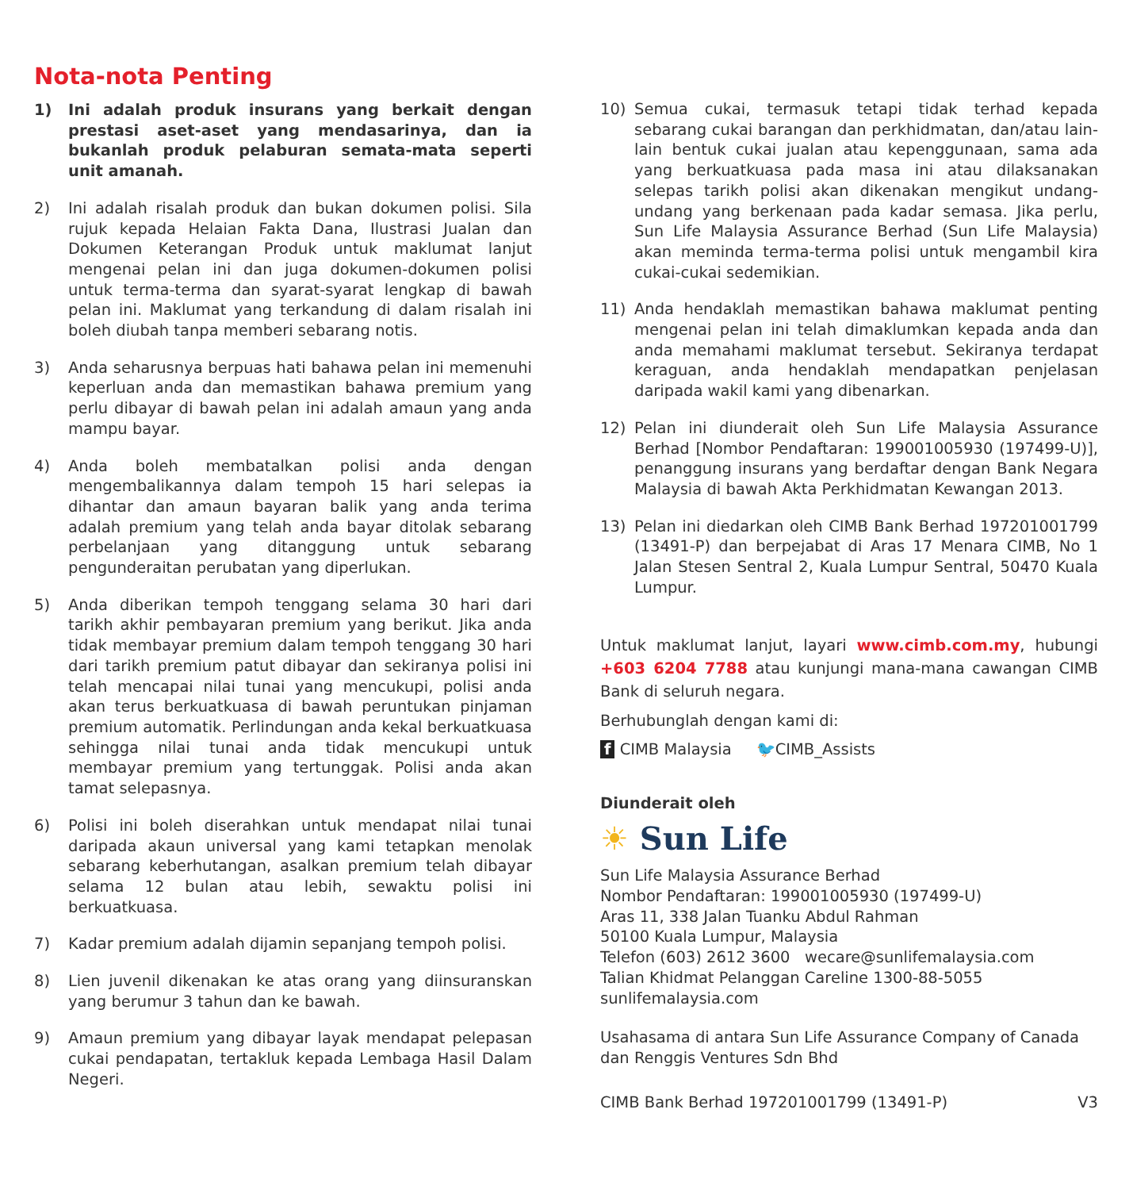Nota-nota Penting
1) Ini adalah produk insurans yang berkait dengan prestasi aset-aset yang mendasarinya, dan ia bukanlah produk pelaburan semata-mata seperti unit amanah.
2) Ini adalah risalah produk dan bukan dokumen polisi. Sila rujuk kepada Helaian Fakta Dana, Ilustrasi Jualan dan Dokumen Keterangan Produk untuk maklumat lanjut mengenai pelan ini dan juga dokumen-dokumen polisi untuk terma-terma dan syarat-syarat lengkap di bawah pelan ini. Maklumat yang terkandung di dalam risalah ini boleh diubah tanpa memberi sebarang notis.
3) Anda seharusnya berpuas hati bahawa pelan ini memenuhi keperluan anda dan memastikan bahawa premium yang perlu dibayar di bawah pelan ini adalah amaun yang anda mampu bayar.
4) Anda boleh membatalkan polisi anda dengan mengembalikannya dalam tempoh 15 hari selepas ia dihantar dan amaun bayaran balik yang anda terima adalah premium yang telah anda bayar ditolak sebarang perbelanjaan yang ditanggung untuk sebarang pengunderaitan perubatan yang diperlukan.
5) Anda diberikan tempoh tenggang selama 30 hari dari tarikh akhir pembayaran premium yang berikut. Jika anda tidak membayar premium dalam tempoh tenggang 30 hari dari tarikh premium patut dibayar dan sekiranya polisi ini telah mencapai nilai tunai yang mencukupi, polisi anda akan terus berkuatkuasa di bawah peruntukan pinjaman premium automatik. Perlindungan anda kekal berkuatkuasa sehingga nilai tunai anda tidak mencukupi untuk membayar premium yang tertunggak. Polisi anda akan tamat selepasnya.
6) Polisi ini boleh diserahkan untuk mendapat nilai tunai daripada akaun universal yang kami tetapkan menolak sebarang keberhutangan, asalkan premium telah dibayar selama 12 bulan atau lebih, sewaktu polisi ini berkuatkuasa.
7) Kadar premium adalah dijamin sepanjang tempoh polisi.
8) Lien juvenil dikenakan ke atas orang yang diinsuranskan yang berumur 3 tahun dan ke bawah.
9) Amaun premium yang dibayar layak mendapat pelepasan cukai pendapatan, tertakluk kepada Lembaga Hasil Dalam Negeri.
10) Semua cukai, termasuk tetapi tidak terhad kepada sebarang cukai barangan dan perkhidmatan, dan/atau lain-lain bentuk cukai jualan atau kepenggunaan, sama ada yang berkuatkuasa pada masa ini atau dilaksanakan selepas tarikh polisi akan dikenakan mengikut undang-undang yang berkenaan pada kadar semasa. Jika perlu, Sun Life Malaysia Assurance Berhad (Sun Life Malaysia) akan meminda terma-terma polisi untuk mengambil kira cukai-cukai sedemikian.
11) Anda hendaklah memastikan bahawa maklumat penting mengenai pelan ini telah dimaklumkan kepada anda dan anda memahami maklumat tersebut. Sekiranya terdapat keraguan, anda hendaklah mendapatkan penjelasan daripada wakil kami yang dibenarkan.
12) Pelan ini diunderait oleh Sun Life Malaysia Assurance Berhad [Nombor Pendaftaran: 199001005930 (197499-U)], penanggung insurans yang berdaftar dengan Bank Negara Malaysia di bawah Akta Perkhidmatan Kewangan 2013.
13) Pelan ini diedarkan oleh CIMB Bank Berhad 197201001799 (13491-P) dan berpejabat di Aras 17 Menara CIMB, No 1 Jalan Stesen Sentral 2, Kuala Lumpur Sentral, 50470 Kuala Lumpur.
Untuk maklumat lanjut, layari www.cimb.com.my, hubungi +603 6204 7788 atau kunjungi mana-mana cawangan CIMB Bank di seluruh negara.
Berhubunglah dengan kami di:
f CIMB Malaysia 🐦CIMB_Assists
Diunderait oleh
☀ Sun Life
Sun Life Malaysia Assurance Berhad
Nombor Pendaftaran: 199001005930 (197499-U)
Aras 11, 338 Jalan Tuanku Abdul Rahman
50100 Kuala Lumpur, Malaysia
Telefon (603) 2612 3600 wecare@sunlifemalaysia.com
Talian Khidmat Pelanggan Careline 1300-88-5055
sunlifemalaysia.com
Usahasama di antara Sun Life Assurance Company of Canada dan Renggis Ventures Sdn Bhd
CIMB Bank Berhad 197201001799 (13491-P) V3